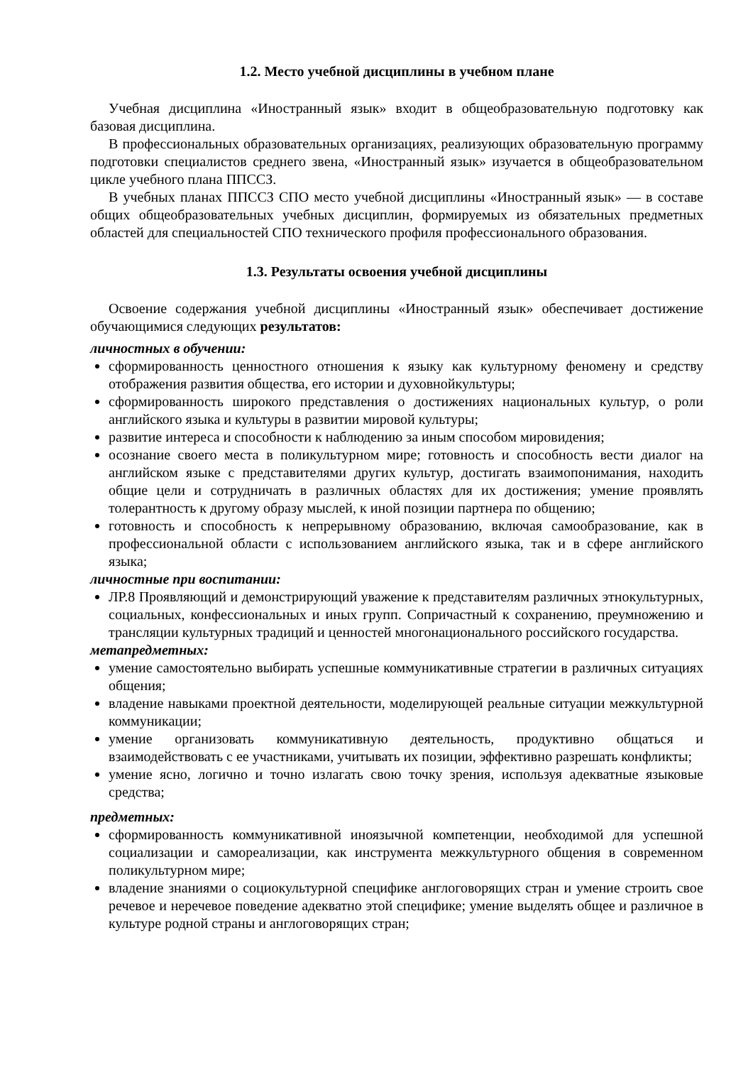1.2. Место учебной дисциплины в учебном плане
Учебная дисциплина «Иностранный язык» входит в общеобразовательную подготовку как базовая дисциплина.
В профессиональных образовательных организациях, реализующих образовательную программу подготовки специалистов среднего звена, «Иностранный язык» изучается в общеобразовательном цикле учебного плана ППССЗ.
В учебных планах ППССЗ СПО место учебной дисциплины «Иностранный язык» — в составе общих общеобразовательных учебных дисциплин, формируемых из обязательных предметных областей для специальностей СПО технического профиля профессионального образования.
1.3. Результаты освоения учебной дисциплины
Освоение содержания учебной дисциплины «Иностранный язык» обеспечивает достижение обучающимися следующих результатов:
личностных в обучении:
сформированность ценностного отношения к языку как культурному феномену и средству отображения развития общества, его истории и духовнойкультуры;
сформированность широкого представления о достижениях национальных культур, о роли английского языка и культуры в развитии мировой культуры;
развитие интереса и способности к наблюдению за иным способом мировидения;
осознание своего места в поликультурном мире; готовность и способность вести диалог на английском языке с представителями других культур, достигать взаимопонимания, находить общие цели и сотрудничать в различных областях для их достижения; умение проявлять толерантность к другому образу мыслей, к иной позиции партнера по общению;
готовность и способность к непрерывному образованию, включая самообразование, как в профессиональной области с использованием английского языка, так и в сфере английского языка;
личностные при воспитании:
ЛР.8 Проявляющий и демонстрирующий уважение к представителям различных этнокультурных, социальных, конфессиональных и иных групп. Сопричастный к сохранению, преумножению и трансляции культурных традиций и ценностей многонационального российского государства.
метапредметных:
умение самостоятельно выбирать успешные коммуникативные стратегии в различных ситуациях общения;
владение навыками проектной деятельности, моделирующей реальные ситуации межкультурной коммуникации;
умение организовать коммуникативную деятельность, продуктивно общаться и взаимодействовать с ее участниками, учитывать их позиции, эффективно разрешать конфликты;
умение ясно, логично и точно излагать свою точку зрения, используя адекватные языковые средства;
предметных:
сформированность коммуникативной иноязычной компетенции, необходимой для успешной социализации и самореализации, как инструмента межкультурного общения в современном поликультурном мире;
владение знаниями о социокультурной специфике англоговорящих стран и умение строить свое речевое и неречевое поведение адекватно этой специфике; умение выделять общее и различное в культуре родной страны и англоговорящих стран;